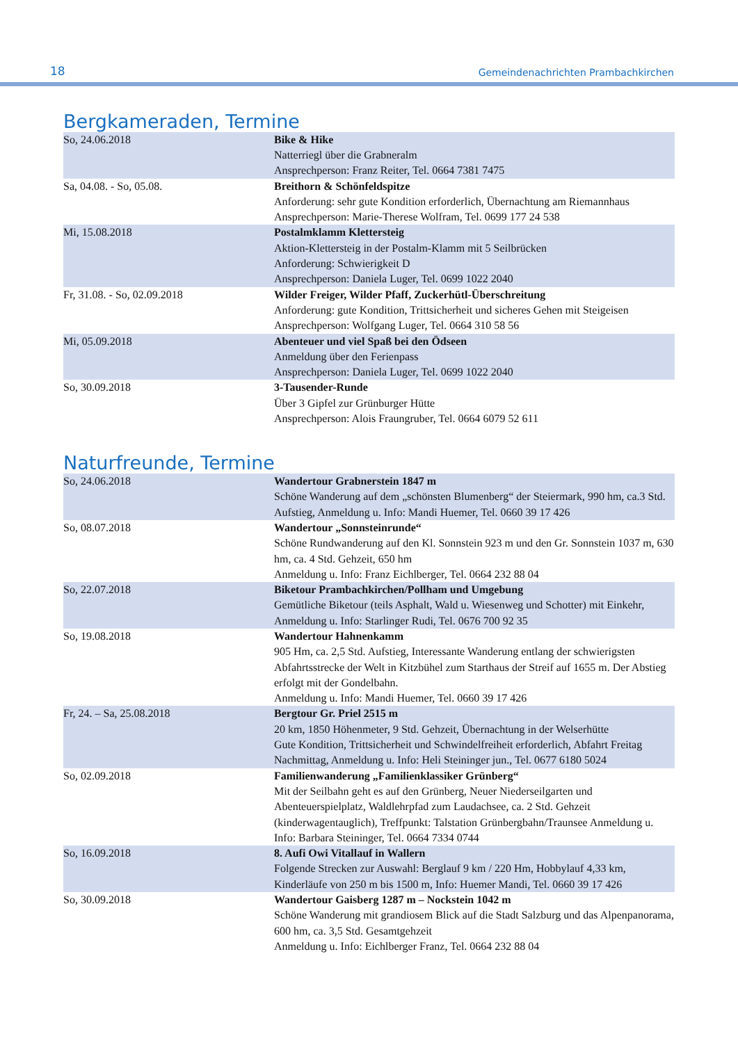18 Gemeindenachrichten Prambachkirchen
Bergkameraden, Termine
| So, 24.06.2018 | Bike & Hike Natterriegl über die Grabneralm Ansprechperson: Franz Reiter, Tel. 0664 7381 7475 |
| Sa, 04.08. - So, 05.08. | Breithorn & Schönfeldspitze Anforderung: sehr gute Kondition erforderlich, Übernachtung am Riemannhaus Ansprechperson: Marie-Therese Wolfram, Tel. 0699 177 24 538 |
| Mi, 15.08.2018 | Postalmklamm Klettersteig Aktion-Klettersteig in der Postalm-Klamm mit 5 Seilbrücken Anforderung: Schwierigkeit D Ansprechperson: Daniela Luger, Tel. 0699 1022 2040 |
| Fr, 31.08. - So, 02.09.2018 | Wilder Freiger, Wilder Pfaff, Zuckerhütl-Überschreitung Anforderung: gute Kondition, Trittsicherheit und sicheres Gehen mit Steigeisen Ansprechperson: Wolfgang Luger, Tel. 0664 310 58 56 |
| Mi, 05.09.2018 | Abenteuer und viel Spaß bei den Ödseen Anmeldung über den Ferienpass Ansprechperson: Daniela Luger, Tel. 0699 1022 2040 |
| So, 30.09.2018 | 3-Tausender-Runde Über 3 Gipfel zur Grünburger Hütte Ansprechperson: Alois Fraungruber, Tel. 0664 6079 52 611 |
Naturfreunde, Termine
| So, 24.06.2018 | Wandertour Grabnerstein 1847 m Schöne Wanderung auf dem „schönsten Blumenberg“ der Steiermark, 990 hm, ca.3 Std. Aufstieg, Anmeldung u. Info: Mandi Huemer, Tel. 0660 39 17 426 |
| So, 08.07.2018 | Wandertour „Sonnsteinrunde“ Schöne Rundwanderung auf den Kl. Sonnstein 923 m und den Gr. Sonnstein 1037 m, 630 hm, ca. 4 Std. Gehzeit, 650 hm Anmeldung u. Info: Franz Eichlberger, Tel. 0664 232 88 04 |
| So, 22.07.2018 | Biketour Prambachkirchen/Pollham und Umgebung Gemütliche Biketour (teils Asphalt, Wald u. Wiesenweg und Schotter) mit Einkehr, Anmeldung u. Info: Starlinger Rudi, Tel. 0676 700 92 35 |
| So, 19.08.2018 | Wandertour Hahnenkamm 905 Hm, ca. 2,5 Std. Aufstieg, Interessante Wanderung entlang der schwierigsten Abfahrtsstrecke der Welt in Kitzbühel zum Starthaus der Streif auf 1655 m. Der Abstieg erfolgt mit der Gondelbahn. Anmeldung u. Info: Mandi Huemer, Tel. 0660 39 17 426 |
| Fr, 24. – Sa, 25.08.2018 | Bergtour Gr. Priel 2515 m 20 km, 1850 Höhenmeter, 9 Std. Gehzeit, Übernachtung in der Welserhütte Gute Kondition, Trittsicherheit und Schwindelfreiheit erforderlich, Abfahrt Freitag Nachmittag, Anmeldung u. Info: Heli Steininger jun., Tel. 0677 6180 5024 |
| So, 02.09.2018 | Familienwanderung „Familienklassiker Grünberg“ Mit der Seilbahn geht es auf den Grünberg, Neuer Niederseilgarten und Abenteuerspielplatz, Waldlehrpfad zum Laudachsee, ca. 2 Std. Gehzeit (kinderwagentauglich), Treffpunkt: Talstation Grünbergbahn/Traunsee Anmeldung u. Info: Barbara Steininger, Tel. 0664 7334 0744 |
| So, 16.09.2018 | 8. Aufi Owi Vitallauf in Wallern Folgende Strecken zur Auswahl: Berglauf 9 km / 220 Hm, Hobbylauf 4,33 km, Kinderläufe von 250 m bis 1500 m, Info: Huemer Mandi, Tel. 0660 39 17 426 |
| So, 30.09.2018 | Wandertour Gaisberg 1287 m – Nockstein 1042 m Schöne Wanderung mit grandiosem Blick auf die Stadt Salzburg und das Alpenpanorama, 600 hm, ca. 3,5 Std. Gesamtgehzeit Anmeldung u. Info: Eichlberger Franz, Tel. 0664 232 88 04 |